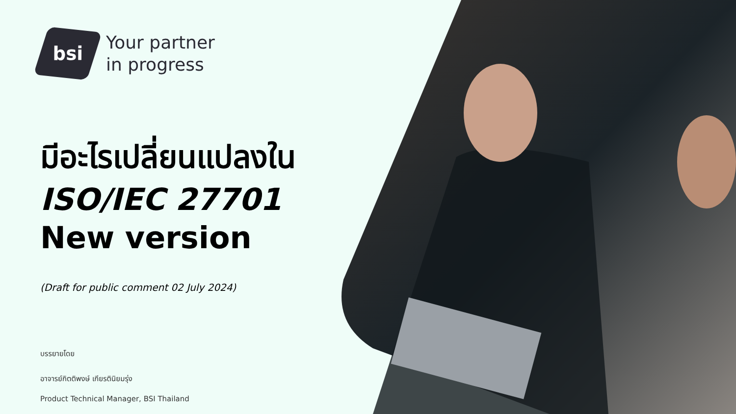bsi
Your partner
in progress
มีอะไรเปลี่ยนแปลงใน
ISO/IEC 27701
New version
(Draft for public comment 02 July 2024)
บรรยายโดย
อาจารย์กิตติพงษ์ เกียรตินิยมรุ่ง
Product Technical Manager, BSI Thailand